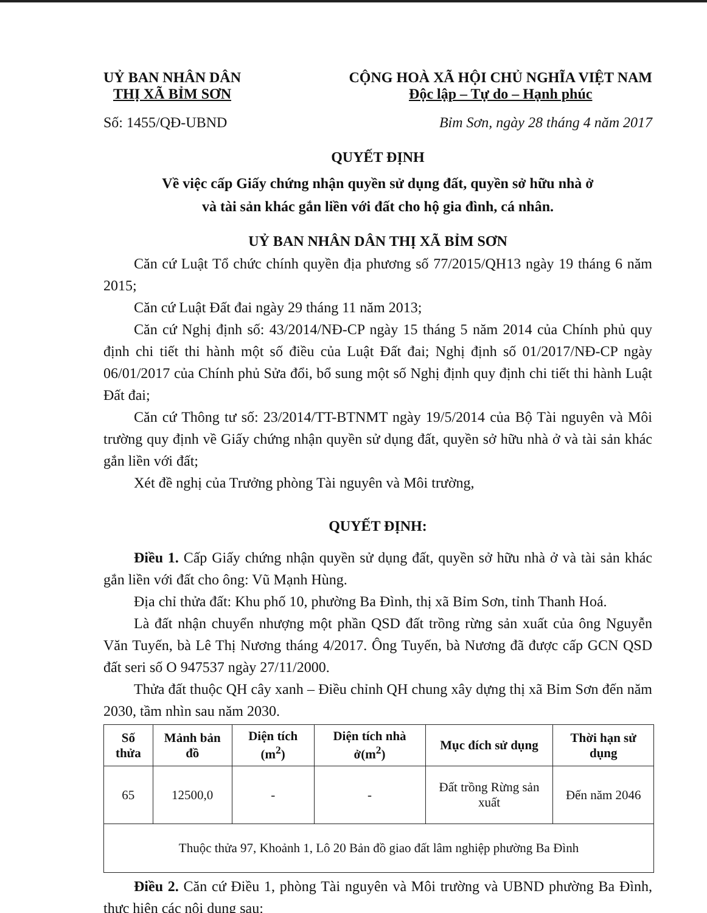UỶ BAN NHÂN DÂN
THỊ XÃ BỈM SƠN
CỘNG HOÀ XÃ HỘI CHỦ NGHĨA VIỆT NAM
Độc lập – Tự do – Hạnh phúc
Số: 1455/QĐ-UBND Bỉm Sơn, ngày 28 tháng 4 năm 2017
QUYẾT ĐỊNH
Về việc cấp Giấy chứng nhận quyền sử dụng đất, quyền sở hữu nhà ở
và tài sản khác gắn liền với đất cho hộ gia đình, cá nhân.
UỶ BAN NHÂN DÂN THỊ XÃ BỈM SƠN
Căn cứ Luật Tổ chức chính quyền địa phương số 77/2015/QH13 ngày 19 tháng 6 năm 2015;
Căn cứ Luật Đất đai ngày 29 tháng 11 năm 2013;
Căn cứ Nghị định số: 43/2014/NĐ-CP ngày 15 tháng 5 năm 2014 của Chính phủ quy định chi tiết thi hành một số điều của Luật Đất đai; Nghị định số 01/2017/NĐ-CP ngày 06/01/2017 của Chính phủ Sửa đổi, bổ sung một số Nghị định quy định chi tiết thi hành Luật Đất đai;
Căn cứ Thông tư số: 23/2014/TT-BTNMT ngày 19/5/2014 của Bộ Tài nguyên và Môi trường quy định về Giấy chứng nhận quyền sử dụng đất, quyền sở hữu nhà ở và tài sản khác gắn liền với đất;
Xét đề nghị của Trưởng phòng Tài nguyên và Môi trường,
QUYẾT ĐỊNH:
Điều 1. Cấp Giấy chứng nhận quyền sử dụng đất, quyền sở hữu nhà ở và tài sản khác gắn liền với đất cho ông: Vũ Mạnh Hùng.
Địa chỉ thửa đất: Khu phố 10, phường Ba Đình, thị xã Bỉm Sơn, tỉnh Thanh Hoá.
Là đất nhận chuyển nhượng một phần QSD đất trồng rừng sản xuất của ông Nguyễn Văn Tuyến, bà Lê Thị Nương tháng 4/2017. Ông Tuyến, bà Nương đã được cấp GCN QSD đất seri số O 947537 ngày 27/11/2000.
Thửa đất thuộc QH cây xanh – Điều chỉnh QH chung xây dựng thị xã Bỉm Sơn đến năm 2030, tầm nhìn sau năm 2030.
| Số thửa | Mảnh bản đồ | Diện tích (m<sup>2</sup>) | Diện tích nhà ở(m<sup>2</sup>) | Mục đích sử dụng | Thời hạn sử dụng |
| --- | --- | --- | --- | --- | --- |
| 65 | 12500,0 | - | - | Đất trồng Rừng sản xuất | Đến năm 2046 |
| Thuộc thửa 97, Khoảnh 1, Lô 20 Bản đồ giao đất lâm nghiệp phường Ba Đình | | | | | |
Điều 2. Căn cứ Điều 1, phòng Tài nguyên và Môi trường và UBND phường Ba Đình, thực hiện các nội dung sau: